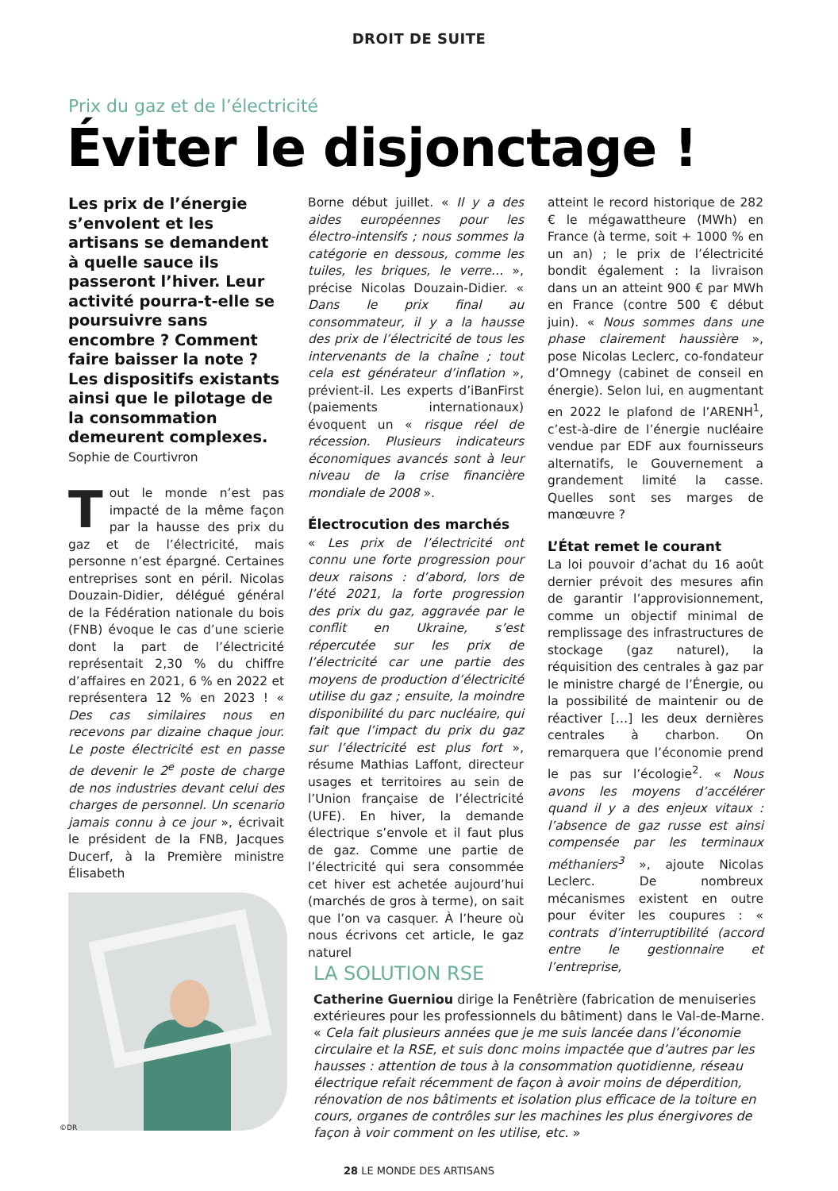DROIT DE SUITE
Prix du gaz et de l’électricité
Éviter le disjonctage !
Les prix de l’énergie s’envolent et les artisans se demandent à quelle sauce ils passeront l’hiver. Leur activité pourra-t-elle se poursuivre sans encombre ? Comment faire baisser la note ? Les dispositifs existants ainsi que le pilotage de la consommation demeurent complexes.
Sophie de Courtivron
Tout le monde n’est pas impacté de la même façon par la hausse des prix du gaz et de l’électricité, mais personne n’est épargné. Certaines entreprises sont en péril. Nicolas Douzain-Didier, délégué général de la Fédération nationale du bois (FNB) évoque le cas d’une scierie dont la part de l’électricité représentait 2,30 % du chiffre d’affaires en 2021, 6 % en 2022 et représentera 12 % en 2023 ! « Des cas similaires nous en recevons par dizaine chaque jour. Le poste électricité est en passe de devenir le 2<sup>e</sup> poste de charge de nos industries devant celui des charges de personnel. Un scenario jamais connu à ce jour », écrivait le président de la FNB, Jacques Ducerf, à la Première ministre Élisabeth
Borne début juillet. « Il y a des aides européennes pour les électro-intensifs ; nous sommes la catégorie en dessous, comme les tuiles, les briques, le verre… », précise Nicolas Douzain-Didier. « Dans le prix final au consommateur, il y a la hausse des prix de l’électricité de tous les intervenants de la chaîne ; tout cela est générateur d’inflation », prévient-il. Les experts d’iBanFirst (paiements internationaux) évoquent un « risque réel de récession. Plusieurs indicateurs économiques avancés sont à leur niveau de la crise financière mondiale de 2008 ».
Électrocution des marchés
« Les prix de l’électricité ont connu une forte progression pour deux raisons : d’abord, lors de l’été 2021, la forte progression des prix du gaz, aggravée par le conflit en Ukraine, s’est répercutée sur les prix de l’électricité car une partie des moyens de production d’électricité utilise du gaz ; ensuite, la moindre disponibilité du parc nucléaire, qui fait que l’impact du prix du gaz sur l’électricité est plus fort », résume Mathias Laffont, directeur usages et territoires au sein de l’Union française de l’électricité (UFE). En hiver, la demande électrique s’envole et il faut plus de gaz. Comme une partie de l’électricité qui sera consommée cet hiver est achetée aujourd’hui (marchés de gros à terme), on sait que l’on va casquer. À l’heure où nous écrivons cet article, le gaz naturel
atteint le record historique de 282 € le mégawattheure (MWh) en France (à terme, soit + 1000 % en un an) ; le prix de l’électricité bondit également : la livraison dans un an atteint 900 € par MWh en France (contre 500 € début juin). « Nous sommes dans une phase clairement haussière », pose Nicolas Leclerc, co-fondateur d’Omnegy (cabinet de conseil en énergie). Selon lui, en augmentant en 2022 le plafond de l’ARENH<sup>1</sup>, c’est-à-dire de l’énergie nucléaire vendue par EDF aux fournisseurs alternatifs, le Gouvernement a grandement limité la casse. Quelles sont ses marges de manœuvre ?
L’État remet le courant
La loi pouvoir d’achat du 16 août dernier prévoit des mesures afin de garantir l’approvisionnement, comme un objectif minimal de remplissage des infrastructures de stockage (gaz naturel), la réquisition des centrales à gaz par le ministre chargé de l’Énergie, ou la possibilité de maintenir ou de réactiver […] les deux dernières centrales à charbon. On remarquera que l’économie prend le pas sur l’écologie<sup>2</sup>. « Nous avons les moyens d’accélérer quand il y a des enjeux vitaux : l’absence de gaz russe est ainsi compensée par les terminaux méthaniers<sup>3</sup> », ajoute Nicolas Leclerc. De nombreux mécanismes existent en outre pour éviter les coupures : « contrats d’interruptibilité (accord entre le gestionnaire et l’entreprise,
LA SOLUTION RSE
Catherine Guerniou dirige la Fenêtrière (fabrication de menuiseries extérieures pour les professionnels du bâtiment) dans le Val-de-Marne. « Cela fait plusieurs années que je me suis lancée dans l’économie circulaire et la RSE, et suis donc moins impactée que d’autres par les hausses : attention de tous à la consommation quotidienne, réseau électrique refait récemment de façon à avoir moins de déperdition, rénovation de nos bâtiments et isolation plus efficace de la toiture en cours, organes de contrôles sur les machines les plus énergivores de façon à voir comment on les utilise, etc. »
©DR
28 LE MONDE DES ARTISANS